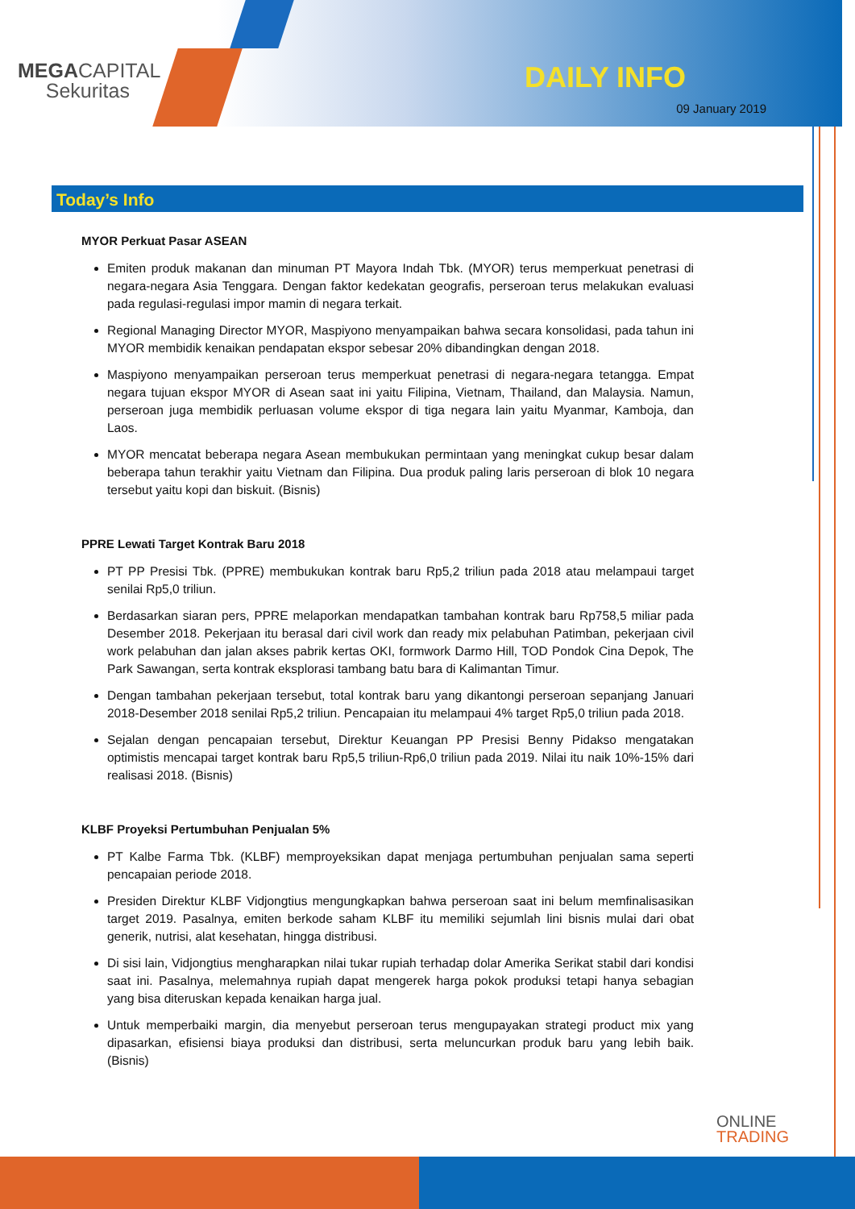MEGACAPITAL
Sekuritas
DAILY INFO
09 January 2019
Today’s Info
MYOR Perkuat Pasar ASEAN
Emiten produk makanan dan minuman PT Mayora Indah Tbk. (MYOR) terus memperkuat penetrasi di negara-negara Asia Tenggara. Dengan faktor kedekatan geografis, perseroan terus melakukan evaluasi pada regulasi-regulasi impor mamin di negara terkait.
Regional Managing Director MYOR, Maspiyono menyampaikan bahwa secara konsolidasi, pada tahun ini MYOR membidik kenaikan pendapatan ekspor sebesar 20% dibandingkan dengan 2018.
Maspiyono menyampaikan perseroan terus memperkuat penetrasi di negara-negara tetangga. Empat negara tujuan ekspor MYOR di Asean saat ini yaitu Filipina, Vietnam, Thailand, dan Malaysia. Namun, perseroan juga membidik perluasan volume ekspor di tiga negara lain yaitu Myanmar, Kamboja, dan Laos.
MYOR mencatat beberapa negara Asean membukukan permintaan yang meningkat cukup besar dalam beberapa tahun terakhir yaitu Vietnam dan Filipina. Dua produk paling laris perseroan di blok 10 negara tersebut yaitu kopi dan biskuit. (Bisnis)
PPRE Lewati Target Kontrak Baru 2018
PT PP Presisi Tbk. (PPRE) membukukan kontrak baru Rp5,2 triliun pada 2018 atau melampaui target senilai Rp5,0 triliun.
Berdasarkan siaran pers, PPRE melaporkan mendapatkan tambahan kontrak baru Rp758,5 miliar pada Desember 2018. Pekerjaan itu berasal dari civil work dan ready mix pelabuhan Patimban, pekerjaan civil work pelabuhan dan jalan akses pabrik kertas OKI, formwork Darmo Hill, TOD Pondok Cina Depok, The Park Sawangan, serta kontrak eksplorasi tambang batu bara di Kalimantan Timur.
Dengan tambahan pekerjaan tersebut, total kontrak baru yang dikantongi perseroan sepanjang Januari 2018-Desember 2018 senilai Rp5,2 triliun. Pencapaian itu melampaui 4% target Rp5,0 triliun pada 2018.
Sejalan dengan pencapaian tersebut, Direktur Keuangan PP Presisi Benny Pidakso mengatakan optimistis mencapai target kontrak baru Rp5,5 triliun-Rp6,0 triliun pada 2019. Nilai itu naik 10%-15% dari realisasi 2018. (Bisnis)
KLBF Proyeksi Pertumbuhan Penjualan 5%
PT Kalbe Farma Tbk. (KLBF) memproyeksikan dapat menjaga pertumbuhan penjualan sama seperti pencapaian periode 2018.
Presiden Direktur KLBF Vidjongtius mengungkapkan bahwa perseroan saat ini belum memfinalisasikan target 2019. Pasalnya, emiten berkode saham KLBF itu memiliki sejumlah lini bisnis mulai dari obat generik, nutrisi, alat kesehatan, hingga distribusi.
Di sisi lain, Vidjongtius mengharapkan nilai tukar rupiah terhadap dolar Amerika Serikat stabil dari kondisi saat ini. Pasalnya, melemahnya rupiah dapat mengerek harga pokok produksi tetapi hanya sebagian yang bisa diteruskan kepada kenaikan harga jual.
Untuk memperbaiki margin, dia menyebut perseroan terus mengupayakan strategi product mix yang dipasarkan, efisiensi biaya produksi dan distribusi, serta meluncurkan produk baru yang lebih baik. (Bisnis)
ONLINE
TRADING